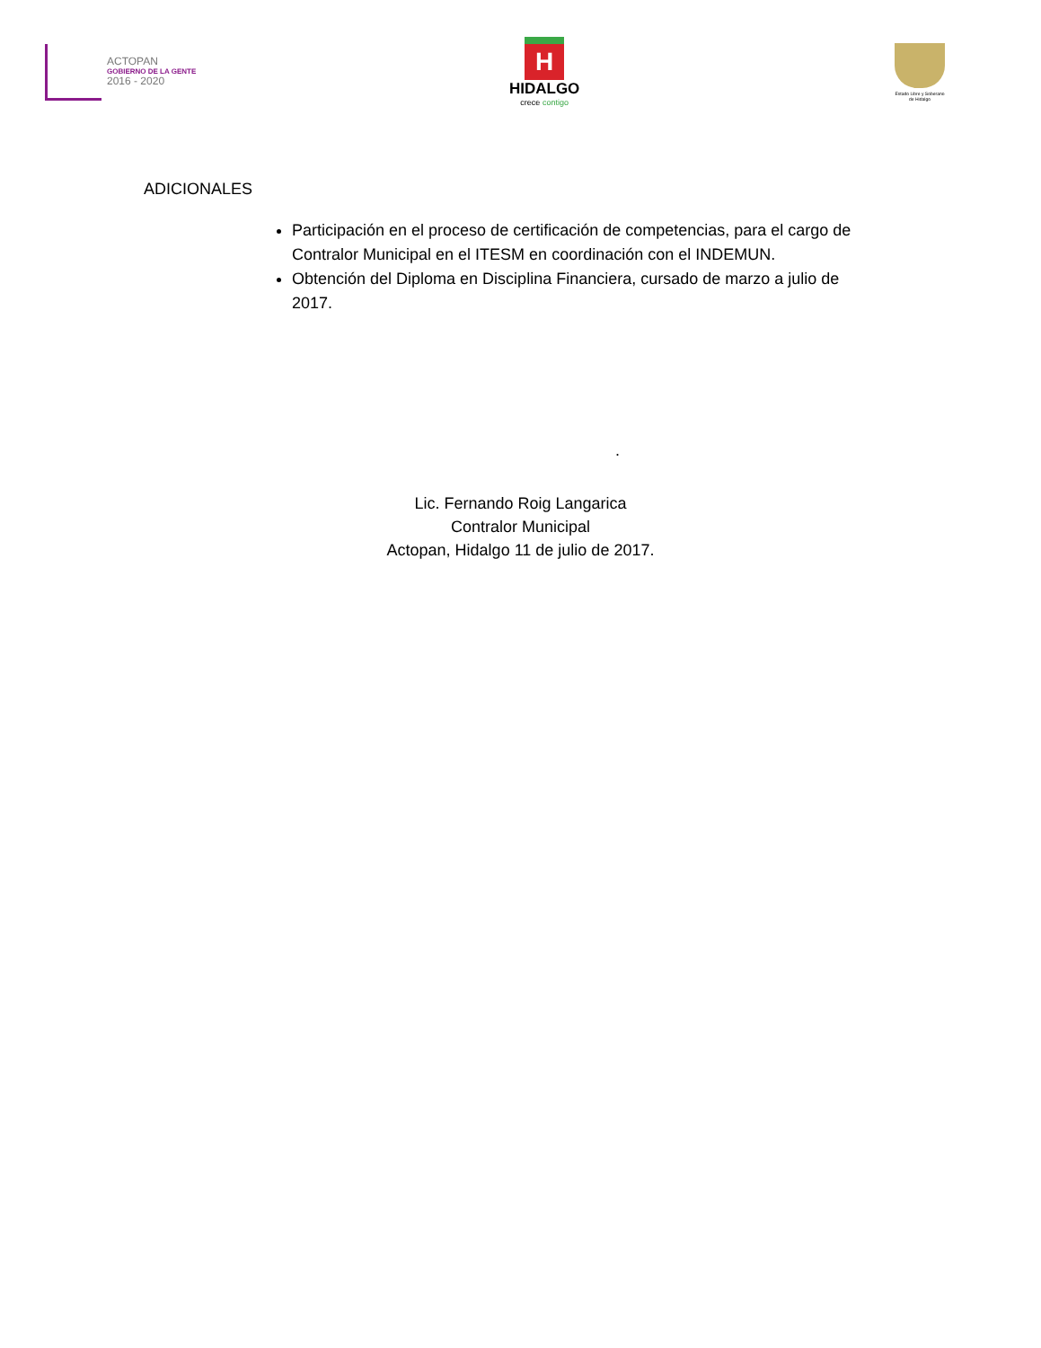ACTOPAN
GOBIERNO DE LA GENTE
2016 - 2020
H
HIDALGO
crece contigo
Estado Libre y Soberano de Hidalgo
ADICIONALES
Participación en el proceso de certificación de competencias, para el cargo de Contralor Municipal en el ITESM en coordinación con el INDEMUN.
Obtención del Diploma en Disciplina Financiera, cursado de marzo a julio de 2017.
.
Lic. Fernando Roig Langarica
Contralor Municipal
Actopan, Hidalgo 11 de julio de 2017.